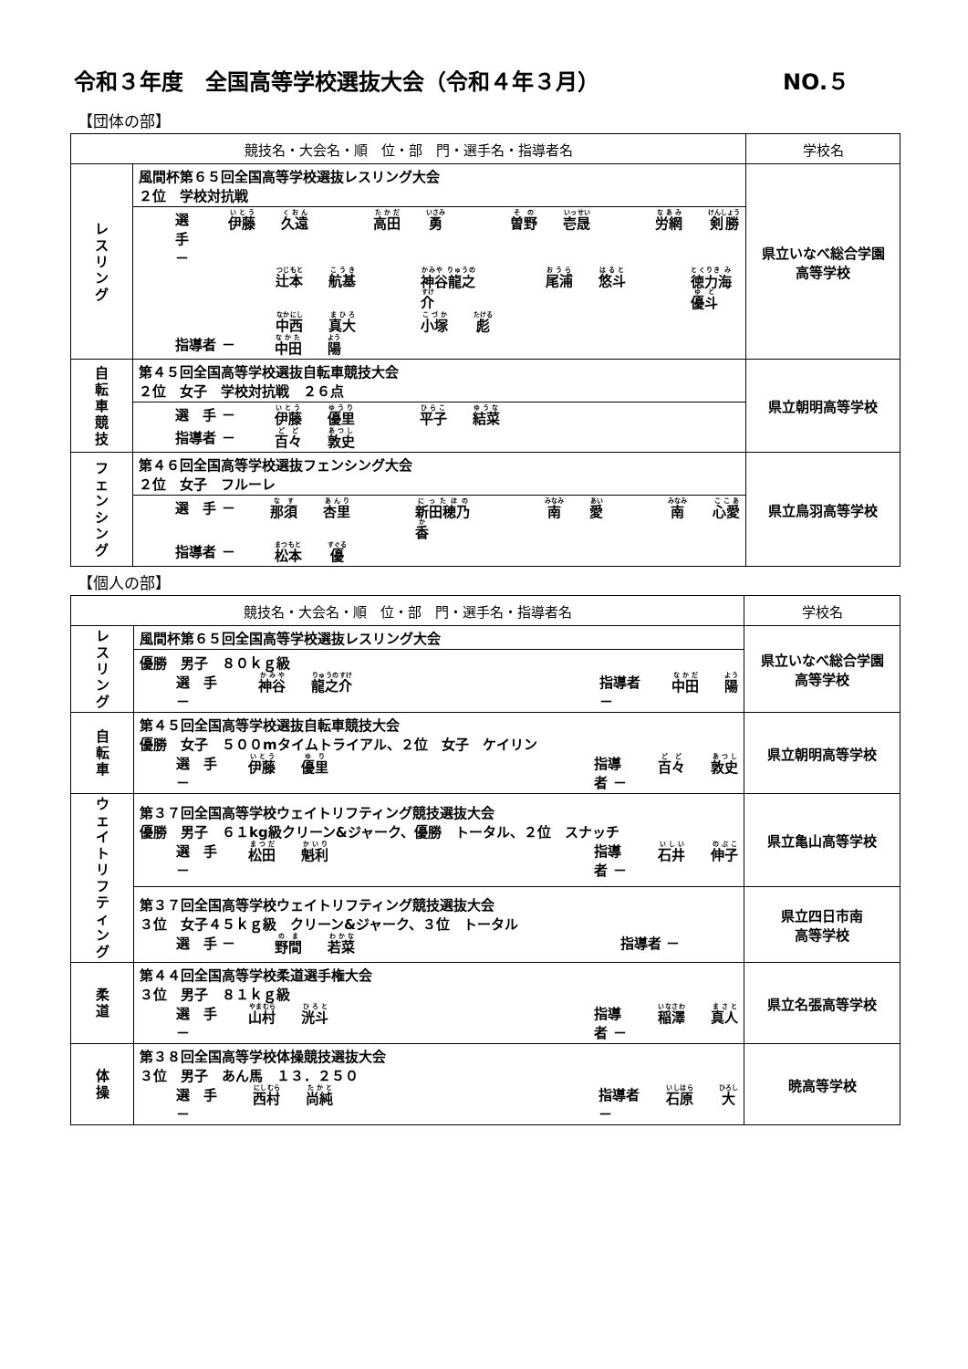令和３年度　全国高等学校選抜大会（令和４年３月） NO.５
【団体の部】
| 競技名・大会名・順 位・部 門・選手名・指導者名 | | 学校名 |
| --- | --- | --- |
| レ ス リ ン グ | 風間杯第６５回全国高等学校選抜レスリング大会 ２位 学校対抗戦 | 県立いなべ総合学園 高等学校 |
| | 選 手 － 伊藤 久遠 高田 勇 曽野 壱晟 労網 剣勝 辻本 航基 神谷龍之介 尾浦 悠斗 徳力海優斗 中西 真大 小塚 彪 指導者 － 中田 陽 | |
| 自 転 車 競 技 | 第４５回全国高等学校選抜自転車競技大会 ２位 女子 学校対抗戦 ２６点 | 県立朝明高等学校 |
| | 選 手 － 伊藤 優里 平子 結菜 指導者 － 百々 敦史 | |
| フ ェ ン シ ン グ | 第４６回全国高等学校選抜フェンシング大会 ２位 女子 フルーレ | 県立鳥羽高等学校 |
| | 選 手 － 那須 杏里 新田穂乃香 南 愛 南 心愛 指導者 － 松本 優 | |
【個人の部】
| 競技名・大会名・順 位・部 門・選手名・指導者名 | | 学校名 |
| --- | --- | --- |
| レ ス リ ン グ | 風間杯第６５回全国高等学校選抜レスリング大会 | 県立いなべ総合学園 高等学校 |
| | 優勝 男子 ８０ｋｇ級 選 手 － 神谷 龍之介 指導者 － 中田 陽 | |
| 自 転 車 | 第４５回全国高等学校選抜自転車競技大会 優勝 女子 ５００mタイムトライアル、２位 女子 ケイリン 選 手 － 伊藤 優里 指導者 － 百々 敦史 | 県立朝明高等学校 |
| ウ ェ イ ト リ フ テ ィ ン グ | 第３７回全国高等学校ウェイトリフティング競技選抜大会 優勝 男子 ６１kg級クリーン&ジャーク、優勝 トータル、２位 スナッチ 選 手 － 松田 魁利 指導者 － 石井 伸子 | 県立亀山高等学校 |
| | 第３７回全国高等学校ウェイトリフティング競技選抜大会 ３位 女子４５ｋｇ級 クリーン&ジャーク、３位 トータル 選 手 － 野間 若菜 指導者 － | 県立四日市南 高等学校 |
| 柔 道 | 第４４回全国高等学校柔道選手権大会 ３位 男子 ８１ｋｇ級 選 手 － 山村 洸斗 指導者 － 稲澤 真人 | 県立名張高等学校 |
| 体 操 | 第３８回全国高等学校体操競技選抜大会 ３位 男子 あん馬 １３．２５０ 選 手 － 西村 尚純 指導者 － 石原 大 | 暁高等学校 |